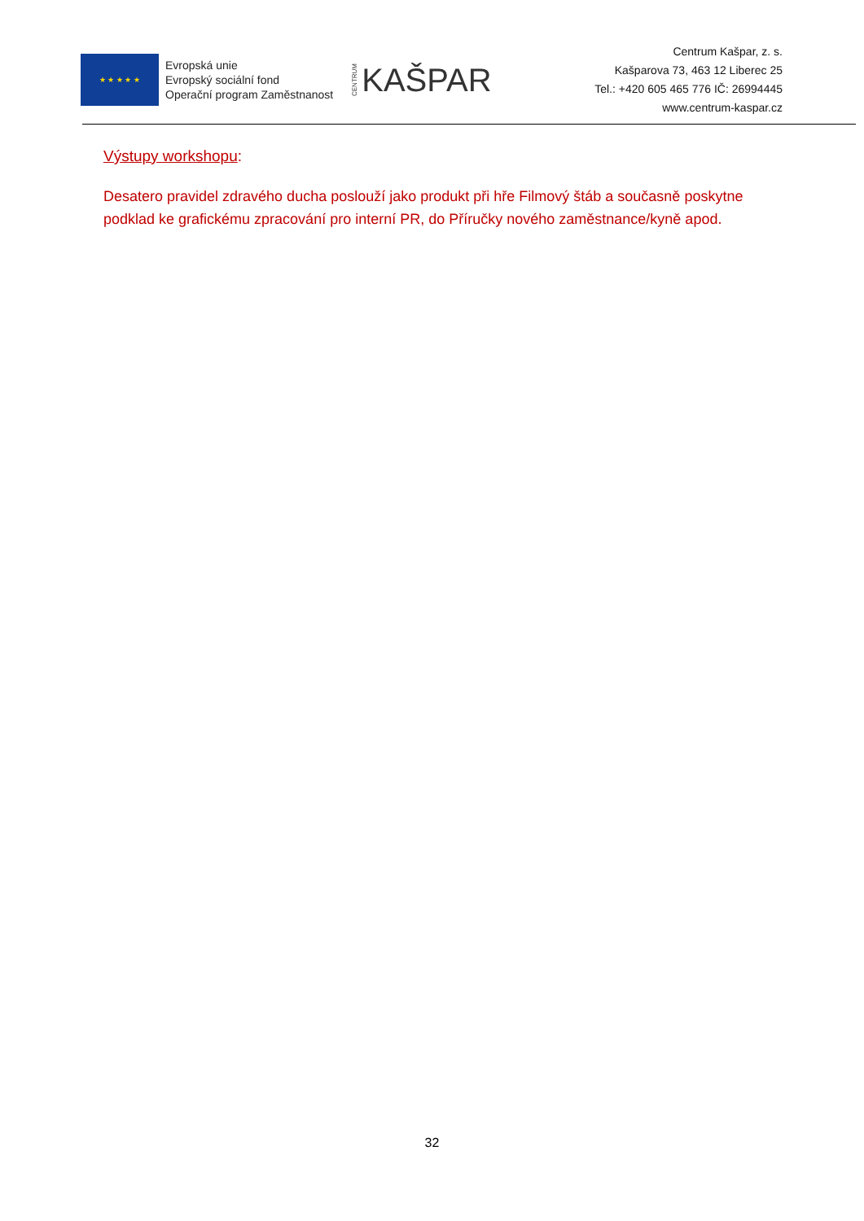★ ★ ★ ★ ★
Evropská unie
Evropský sociální fond
Operační program Zaměstnanost
CENTRUM KAŠPAR
Centrum Kašpar, z. s.
Kašparova 73, 463 12 Liberec 25
Tel.: +420 605 465 776 IČ: 26994445
www.centrum-kaspar.cz
Výstupy workshopu:
Desatero pravidel zdravého ducha poslouží jako produkt při hře Filmový štáb a současně poskytne podklad ke grafickému zpracování pro interní PR, do Příručky nového zaměstnance/kyně apod.
32